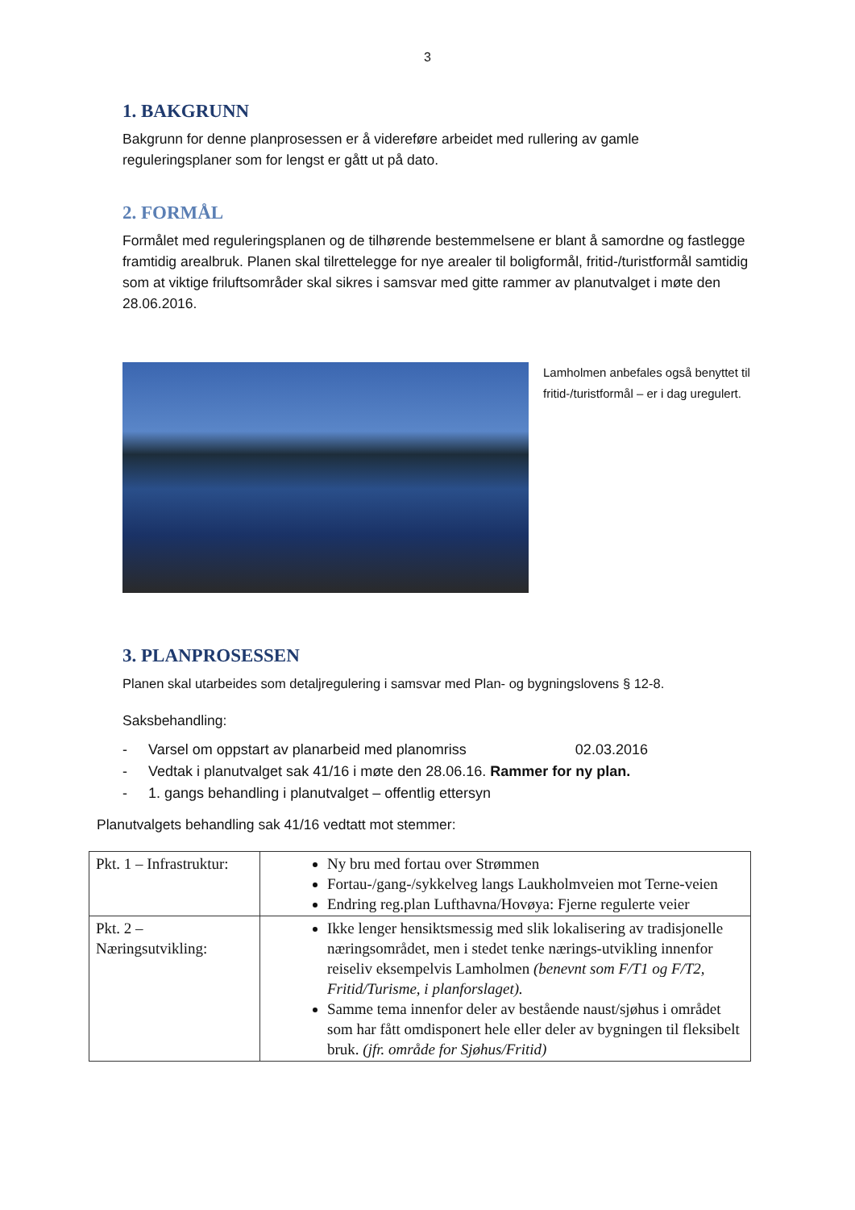3
1. BAKGRUNN
Bakgrunn for denne planprosessen er å videreføre arbeidet med rullering av gamle reguleringsplaner som for lengst er gått ut på dato.
2. FORMÅL
Formålet med reguleringsplanen og de tilhørende bestemmelsene er blant å samordne og fastlegge framtidig arealbruk. Planen skal tilrettelegge for nye arealer til boligformål, fritid-/turistformål samtidig som at viktige friluftsområder skal sikres i samsvar med gitte rammer av planutvalget i møte den 28.06.2016.
Lamholmen anbefales også benyttet til fritid-/turistformål – er i dag uregulert.
3. PLANPROSESSEN
Planen skal utarbeides som detaljregulering i samsvar med Plan- og bygningslovens § 12-8.
Saksbehandling:
- Varsel om oppstart av planarbeid med planomriss 02.03.2016
- Vedtak i planutvalget sak 41/16 i møte den 28.06.16. Rammer for ny plan.
- 1. gangs behandling i planutvalget – offentlig ettersyn
Planutvalgets behandling sak 41/16 vedtatt mot stemmer:
| Pkt. 1 – Infrastruktur: | Ny bru med fortau over Strømmen Fortau-/gang-/sykkelveg langs Laukholmveien mot Terne-veien Endring reg.plan Lufthavna/Hovøya: Fjerne regulerte veier |
| Pkt. 2 – Næringsutvikling: | Ikke lenger hensiktsmessig med slik lokalisering av tradisjonelle næringsområdet, men i stedet tenke nærings-utvikling innenfor reiseliv eksempelvis Lamholmen (benevnt som F/T1 og F/T2, Fritid/Turisme, i planforslaget). Samme tema innenfor deler av bestående naust/sjøhus i området som har fått omdisponert hele eller deler av bygningen til fleksibelt bruk. (jfr. område for Sjøhus/Fritid) |